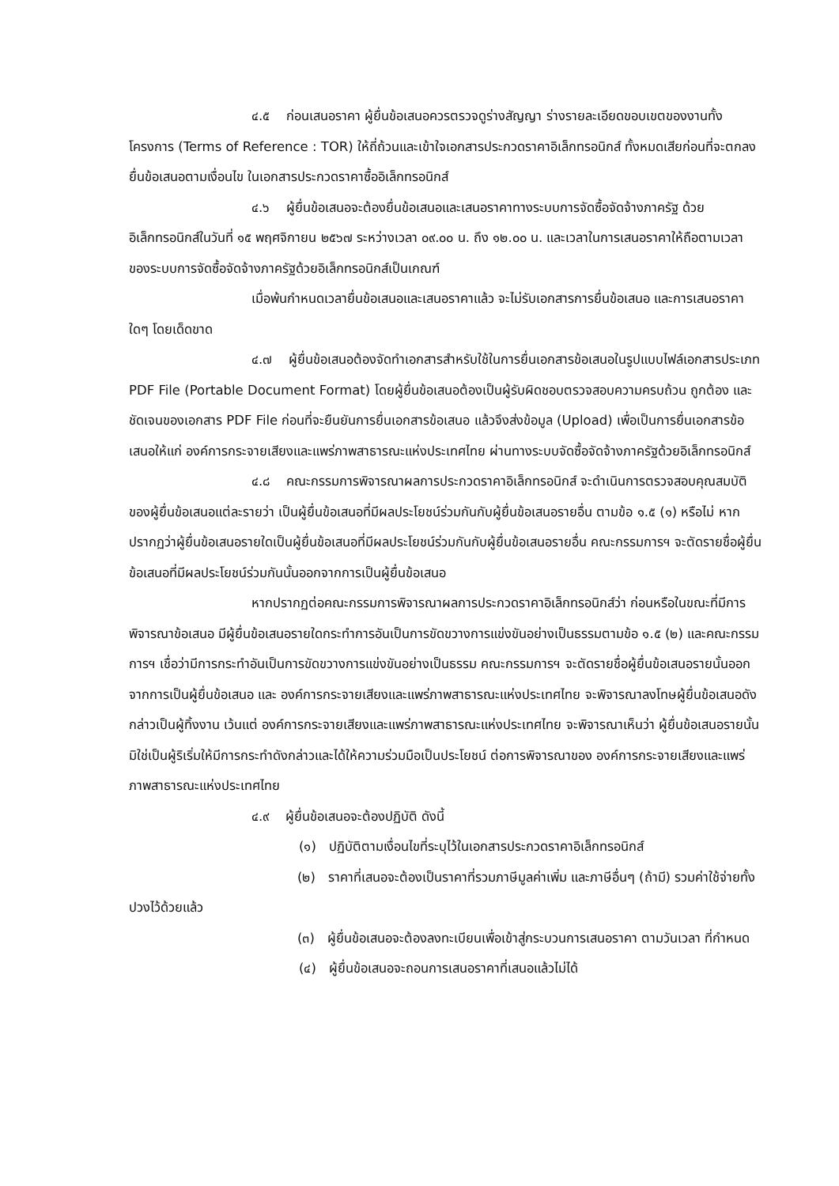๔.๕ ก่อนเสนอราคา ผู้ยื่นข้อเสนอควรตรวจดูร่างสัญญา ร่างรายละเอียดขอบเขตของงานทั้งโครงการ (Terms of Reference : TOR) ให้ถี่ถ้วนและเข้าใจเอกสารประกวดราคาอิเล็กทรอนิกส์ ทั้งหมดเสียก่อนที่จะตกลงยื่นข้อเสนอตามเงื่อนไข ในเอกสารประกวดราคาซื้ออิเล็กทรอนิกส์
๔.๖ ผู้ยื่นข้อเสนอจะต้องยื่นข้อเสนอและเสนอราคาทางระบบการจัดซื้อจัดจ้างภาครัฐ ด้วยอิเล็กทรอนิกส์ในวันที่ ๑๕ พฤศจิกายน ๒๕๖๗ ระหว่างเวลา ๐๙.๐๐ น. ถึง ๑๒.๐๐ น. และเวลาในการเสนอราคาให้ถือตามเวลาของระบบการจัดซื้อจัดจ้างภาครัฐด้วยอิเล็กทรอนิกส์เป็นเกณฑ์
เมื่อพ้นกำหนดเวลายื่นข้อเสนอและเสนอราคาแล้ว จะไม่รับเอกสารการยื่นข้อเสนอ และการเสนอราคาใดๆ โดยเด็ดขาด
๔.๗ ผู้ยื่นข้อเสนอต้องจัดทำเอกสารสำหรับใช้ในการยื่นเอกสารข้อเสนอในรูปแบบไฟล์เอกสารประเภท PDF File (Portable Document Format) โดยผู้ยื่นข้อเสนอต้องเป็นผู้รับผิดชอบตรวจสอบความครบถ้วน ถูกต้อง และชัดเจนของเอกสาร PDF File ก่อนที่จะยืนยันการยื่นเอกสารข้อเสนอ แล้วจึงส่งข้อมูล (Upload) เพื่อเป็นการยื่นเอกสารข้อเสนอให้แก่ องค์การกระจายเสียงและแพร่ภาพสาธารณะแห่งประเทศไทย ผ่านทางระบบจัดซื้อจัดจ้างภาครัฐด้วยอิเล็กทรอนิกส์
๔.๘ คณะกรรมการพิจารณาผลการประกวดราคาอิเล็กทรอนิกส์ จะดำเนินการตรวจสอบคุณสมบัติของผู้ยื่นข้อเสนอแต่ละรายว่า เป็นผู้ยื่นข้อเสนอที่มีผลประโยชน์ร่วมกันกับผู้ยื่นข้อเสนอรายอื่น ตามข้อ ๑.๕ (๑) หรือไม่ หากปรากฏว่าผู้ยื่นข้อเสนอรายใดเป็นผู้ยื่นข้อเสนอที่มีผลประโยชน์ร่วมกันกับผู้ยื่นข้อเสนอรายอื่น คณะกรรมการฯ จะตัดรายชื่อผู้ยื่นข้อเสนอที่มีผลประโยชน์ร่วมกันนั้นออกจากการเป็นผู้ยื่นข้อเสนอ
หากปรากฏต่อคณะกรรมการพิจารณาผลการประกวดราคาอิเล็กทรอนิกส์ว่า ก่อนหรือในขณะที่มีการพิจารณาข้อเสนอ มีผู้ยื่นข้อเสนอรายใดกระทำการอันเป็นการขัดขวางการแข่งขันอย่างเป็นธรรมตามข้อ ๑.๕ (๒) และคณะกรรมการฯ เชื่อว่ามีการกระทำอันเป็นการขัดขวางการแข่งขันอย่างเป็นธรรม คณะกรรมการฯ จะตัดรายชื่อผู้ยื่นข้อเสนอรายนั้นออกจากการเป็นผู้ยื่นข้อเสนอ และ องค์การกระจายเสียงและแพร่ภาพสาธารณะแห่งประเทศไทย จะพิจารณาลงโทษผู้ยื่นข้อเสนอดังกล่าวเป็นผู้ทิ้งงาน เว้นแต่ องค์การกระจายเสียงและแพร่ภาพสาธารณะแห่งประเทศไทย จะพิจารณาเห็นว่า ผู้ยื่นข้อเสนอรายนั้นมิใช่เป็นผู้ริเริ่มให้มีการกระทำดังกล่าวและได้ให้ความร่วมมือเป็นประโยชน์ ต่อการพิจารณาของ องค์การกระจายเสียงและแพร่ภาพสาธารณะแห่งประเทศไทย
๔.๙ ผู้ยื่นข้อเสนอจะต้องปฏิบัติ ดังนี้
(๑) ปฏิบัติตามเงื่อนไขที่ระบุไว้ในเอกสารประกวดราคาอิเล็กทรอนิกส์
(๒) ราคาที่เสนอจะต้องเป็นราคาที่รวมภาษีมูลค่าเพิ่ม และภาษีอื่นๆ (ถ้ามี) รวมค่าใช้จ่ายทั้งปวงไว้ด้วยแล้ว
(๓) ผู้ยื่นข้อเสนอจะต้องลงทะเบียนเพื่อเข้าสู่กระบวนการเสนอราคา ตามวันเวลา ที่กำหนด
(๔) ผู้ยื่นข้อเสนอจะถอนการเสนอราคาที่เสนอแล้วไม่ได้